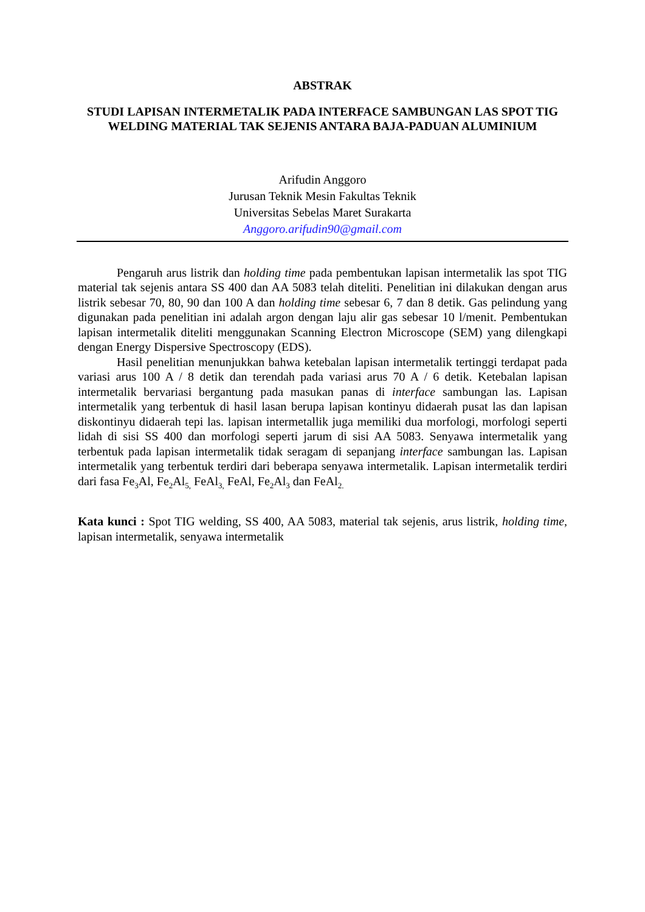ABSTRAK
STUDI LAPISAN INTERMETALIK PADA INTERFACE SAMBUNGAN LAS SPOT TIG WELDING MATERIAL TAK SEJENIS ANTARA BAJA-PADUAN ALUMINIUM
Arifudin Anggoro
Jurusan Teknik Mesin Fakultas Teknik
Universitas Sebelas Maret Surakarta
Anggoro.arifudin90@gmail.com
Pengaruh arus listrik dan holding time pada pembentukan lapisan intermetalik las spot TIG material tak sejenis antara SS 400 dan AA 5083 telah diteliti. Penelitian ini dilakukan dengan arus listrik sebesar 70, 80, 90 dan 100 A dan holding time sebesar 6, 7 dan 8 detik. Gas pelindung yang digunakan pada penelitian ini adalah argon dengan laju alir gas sebesar 10 l/menit. Pembentukan lapisan intermetalik diteliti menggunakan Scanning Electron Microscope (SEM) yang dilengkapi dengan Energy Dispersive Spectroscopy (EDS).
Hasil penelitian menunjukkan bahwa ketebalan lapisan intermetalik tertinggi terdapat pada variasi arus 100 A / 8 detik dan terendah pada variasi arus 70 A / 6 detik. Ketebalan lapisan intermetalik bervariasi bergantung pada masukan panas di interface sambungan las. Lapisan intermetalik yang terbentuk di hasil lasan berupa lapisan kontinyu didaerah pusat las dan lapisan diskontinyu didaerah tepi las. lapisan intermetallik juga memiliki dua morfologi, morfologi seperti lidah di sisi SS 400 dan morfologi seperti jarum di sisi AA 5083. Senyawa intermetalik yang terbentuk pada lapisan intermetalik tidak seragam di sepanjang interface sambungan las. Lapisan intermetalik yang terbentuk terdiri dari beberapa senyawa intermetalik. Lapisan intermetalik terdiri dari fasa Fe<sub>3</sub>Al, Fe<sub>2</sub>Al<sub>5,</sub> FeAl<sub>3,</sub> FeAl, Fe<sub>2</sub>Al<sub>3</sub> dan FeAl<sub>2.</sub>
Kata kunci : Spot TIG welding, SS 400, AA 5083, material tak sejenis, arus listrik, holding time, lapisan intermetalik, senyawa intermetalik